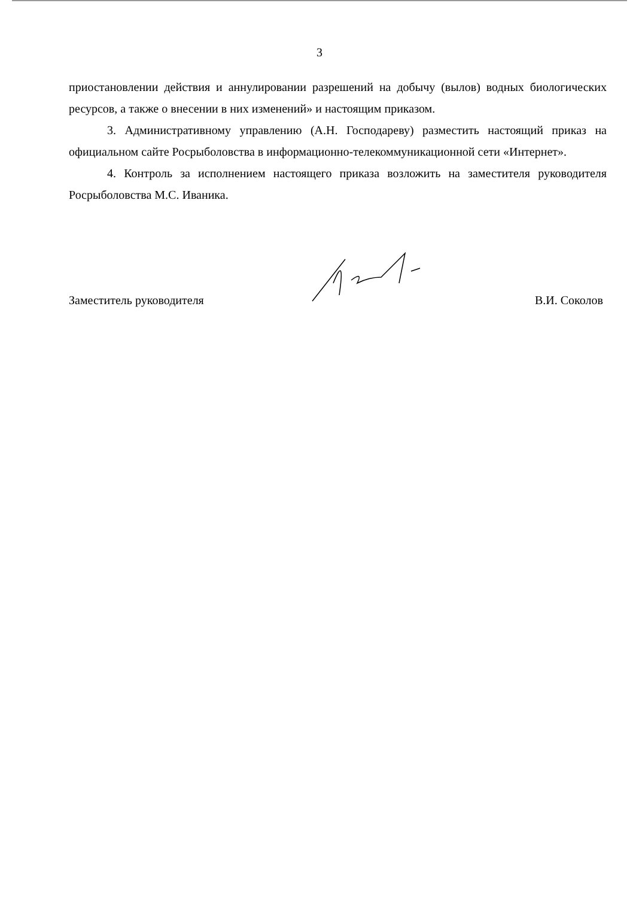3
приостановлении действия и аннулировании разрешений на добычу (вылов) водных биологических ресурсов, а также о внесении в них изменений» и настоящим приказом.
3. Административному управлению (А.Н. Господареву) разместить настоящий приказ на официальном сайте Росрыболовства в информационно-телекоммуникационной сети «Интернет».
4. Контроль за исполнением настоящего приказа возложить на заместителя руководителя Росрыболовства М.С. Иваника.
Заместитель руководителя В.И. Соколов